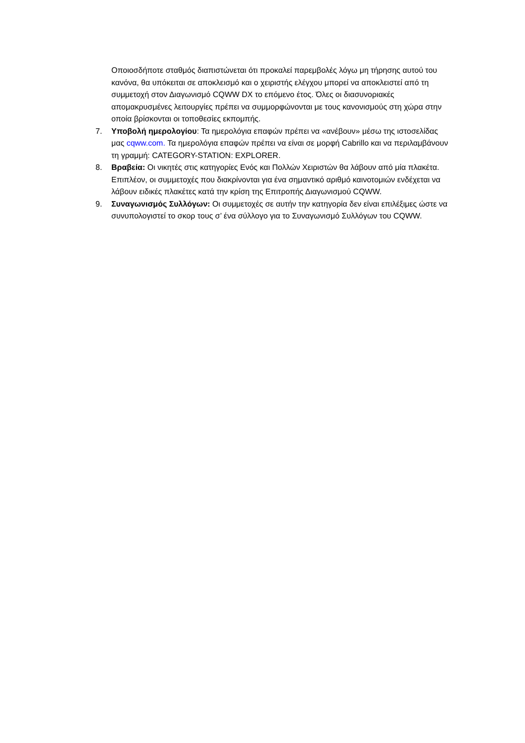Οποιοσδήποτε σταθμός διαπιστώνεται ότι προκαλεί παρεμβολές λόγω μη τήρησης αυτού του κανόνα, θα υπόκειται σε αποκλεισμό και ο χειριστής ελέγχου μπορεί να αποκλειστεί από τη συμμετοχή στον Διαγωνισμό CQWW DX το επόμενο έτος. Όλες οι διασυνοριακές απομακρυσμένες λειτουργίες πρέπει να συμμορφώνονται με τους κανονισμούς στη χώρα στην οποία βρίσκονται οι τοποθεσίες εκπομπής.
7. Υποβολή ημερολογίου: Τα ημερολόγια επαφών πρέπει να «ανέβουν» μέσω της ιστοσελίδας μας cqww.com. Τα ημερολόγια επαφών πρέπει να είναι σε μορφή Cabrillo και να περιλαμβάνουν τη γραμμή: CATEGORY-STATION: EXPLORER.
8. Βραβεία: Οι νικητές στις κατηγορίες Ενός και Πολλών Χειριστών θα λάβουν από μία πλακέτα. Επιπλέον, οι συμμετοχές που διακρίνονται για ένα σημαντικό αριθμό καινοτομιών ενδέχεται να λάβουν ειδικές πλακέτες κατά την κρίση της Επιτροπής Διαγωνισμού CQWW.
9. Συναγωνισμός Συλλόγων: Οι συμμετοχές σε αυτήν την κατηγορία δεν είναι επιλέξιμες ώστε να συνυπολογιστεί το σκορ τους σ’ ένα σύλλογο για το Συναγωνισμό Συλλόγων του CQWW.